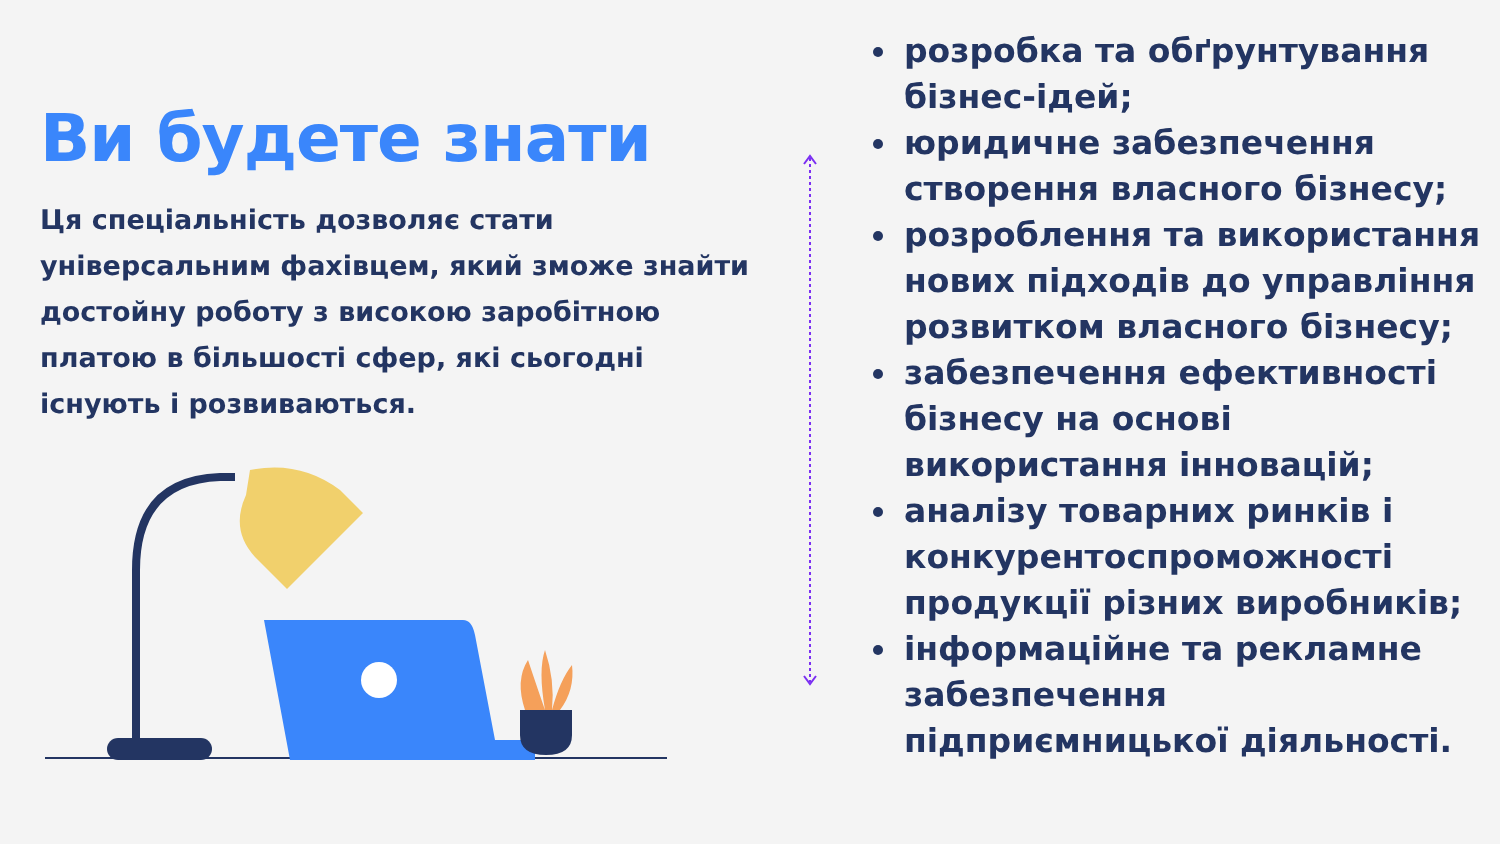Ви будете знати
Ця спеціальність дозволяє стати універсальним фахівцем, який зможе знайти достойну роботу з високою заробітною платою в більшості сфер, які сьогодні існують і розвиваються.
розробка та обґрунтування бізнес-ідей;
юридичне забезпечення створення власного бізнесу;
розроблення та використання нових підходів до управління розвитком власного бізнесу;
забезпечення ефективності бізнесу на основі використання інновацій;
аналізу товарних ринків і конкурентоспроможності продукції різних виробників;
інформаційне та рекламне забезпечення підприємницької діяльності.